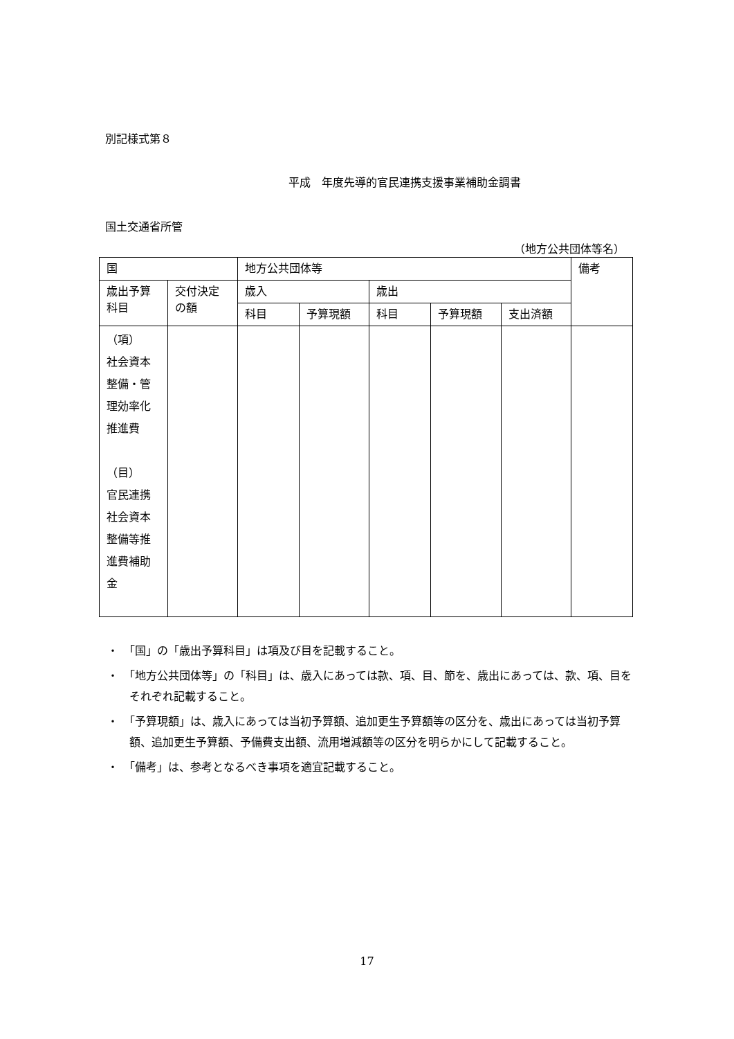別記様式第８
平成　年度先導的官民連携支援事業補助金調書
国土交通省所管
（地方公共団体等名）
| 国 | | 地方公共団体等 | | | | | 備考 |
| 歳出予算 科目 | 交付決定 の額 | 歳入 | | 歳出 | | | |
| | | 科目 | 予算現額 | 科目 | 予算現額 | 支出済額 | |
| （項） 社会資本 整備・管 理効率化 推進費 （目） 官民連携 社会資本 整備等推 進費補助 金 | | | | | | | |
・　「国」の「歳出予算科目」は項及び目を記載すること。
・　「地方公共団体等」の「科目」は、歳入にあっては款、項、目、節を、歳出にあっては、款、項、目をそれぞれ記載すること。
・　「予算現額」は、歳入にあっては当初予算額、追加更生予算額等の区分を、歳出にあっては当初予算額、追加更生予算額、予備費支出額、流用増減額等の区分を明らかにして記載すること。
・　「備考」は、参考となるべき事項を適宜記載すること。
17